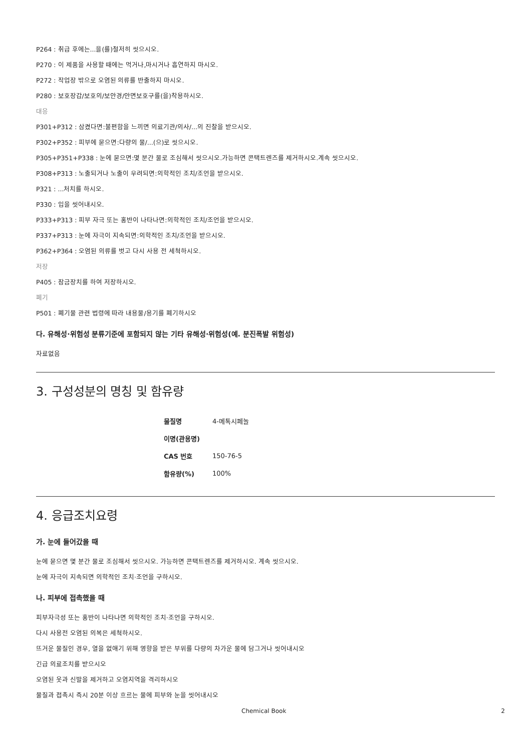P264 : 취급 후에는...을(를)철저히 씻으시오.
P270 : 이 제품을 사용할 때에는 먹거나,마시거나 흡연하지 마시오.
P272 : 작업장 밖으로 오염된 의류를 반출하지 마시오.
P280 : 보호장갑/보호의/보안경/안면보호구를(을)착용하시오.
대응
P301+P312 : 삼켰다면:불편함을 느끼면 의료기관/의사/...의 진찰을 받으시오.
P302+P352 : 피부에 묻으면:다량의 물/...(으)로 씻으시오.
P305+P351+P338 : 눈에 묻으면:몇 분간 물로 조심해서 씻으시오.가능하면 콘택트렌즈를 제거하시오.계속 씻으시오.
P308+P313 : 노출되거나 노출이 우려되면:의학적인 조치/조언을 받으시오.
P321 : ...처치를 하시오.
P330 : 입을 씻어내시오.
P333+P313 : 피부 자극 또는 홍반이 나타나면:의학적인 조치/조언을 받으시오.
P337+P313 : 눈에 자극이 지속되면:의학적인 조치/조언을 받으시오.
P362+P364 : 오염된 의류를 벗고 다시 사용 전 세척하시오.
저장
P405 : 잠금장치를 하여 저장하시오.
폐기
P501 : 폐기물 관련 법령에 따라 내용물/용기를 폐기하시오
다. 유해성·위험성 분류기준에 포함되지 않는 기타 유해성·위험성(예. 분진폭발 위험성)
자료없음
3. 구성성분의 명칭 및 함유량
| 물질명 | 4-메톡시페놀 |
| 이명(관용명) | |
| CAS 번호 | 150-76-5 |
| 함유량(%) | 100% |
4. 응급조치요령
가. 눈에 들어갔을 때
눈에 묻으면 몇 분간 물로 조심해서 씻으시오. 가능하면 콘택트렌즈를 제거하시오. 계속 씻으시오.
눈에 자극이 지속되면 의학적인 조치·조언을 구하시오.
나. 피부에 접촉했을 때
피부자극성 또는 홍반이 나타나면 의학적인 조치·조언을 구하시오.
다시 사용전 오염된 의복은 세척하시오.
뜨거운 물질인 경우, 열을 없애기 위해 영향을 받은 부위를 다량의 차가운 물에 담그거나 씻어내시오
긴급 의료조치를 받으시오
오염된 옷과 신발을 제거하고 오염지역을 격리하시오
물질과 접촉시 즉시 20분 이상 흐르는 물에 피부와 눈을 씻어내시오
Chemical Book 2